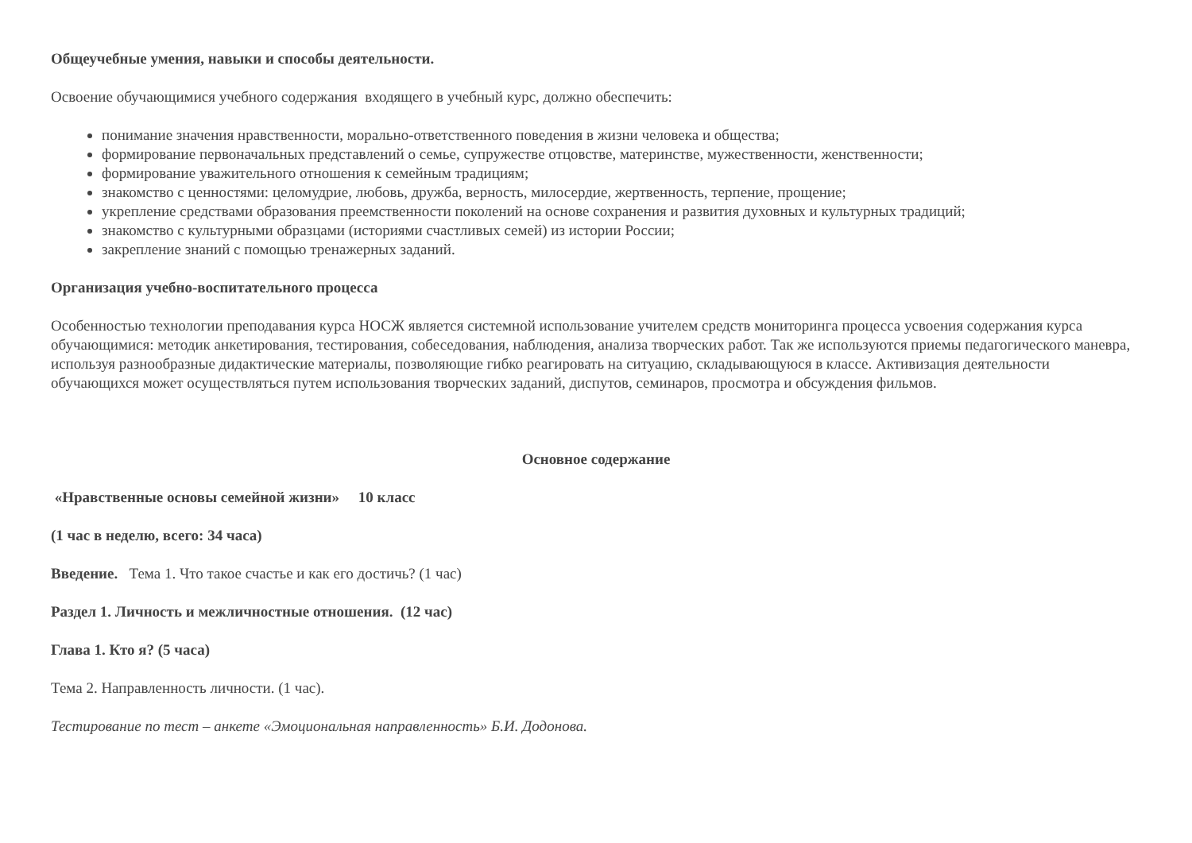Общеучебные умения, навыки и способы деятельности.
Освоение обучающимися учебного содержания входящего в учебный курс, должно обеспечить:
понимание значения нравственности, морально-ответственного поведения в жизни человека и общества;
формирование первоначальных представлений о семье, супружестве отцовстве, материнстве, мужественности, женственности;
формирование уважительного отношения к семейным традициям;
знакомство с ценностями: целомудрие, любовь, дружба, верность, милосердие, жертвенность, терпение, прощение;
укрепление средствами образования преемственности поколений на основе сохранения и развития духовных и культурных традиций;
знакомство с культурными образцами (историями счастливых семей) из истории России;
закрепление знаний с помощью тренажерных заданий.
Организация учебно-воспитательного процесса
Особенностью технологии преподавания курса НОСЖ является системной использование учителем средств мониторинга процесса усвоения содержания курса обучающимися: методик анкетирования, тестирования, собеседования, наблюдения, анализа творческих работ. Так же используются приемы педагогического маневра, используя разнообразные дидактические материалы, позволяющие гибко реагировать на ситуацию, складывающуюся в классе. Активизация деятельности обучающихся может осуществляться путем использования творческих заданий, диспутов, семинаров, просмотра и обсуждения фильмов.
Основное содержание
«Нравственные основы семейной жизни» 10 класс
(1 час в неделю, всего: 34 часа)
Введение. Тема 1. Что такое счастье и как его достичь? (1 час)
Раздел 1. Личность и межличностные отношения. (12 час)
Глава 1. Кто я? (5 часа)
Тема 2. Направленность личности. (1 час).
Тестирование по тест – анкете «Эмоциональная направленность» Б.И. Додонова.